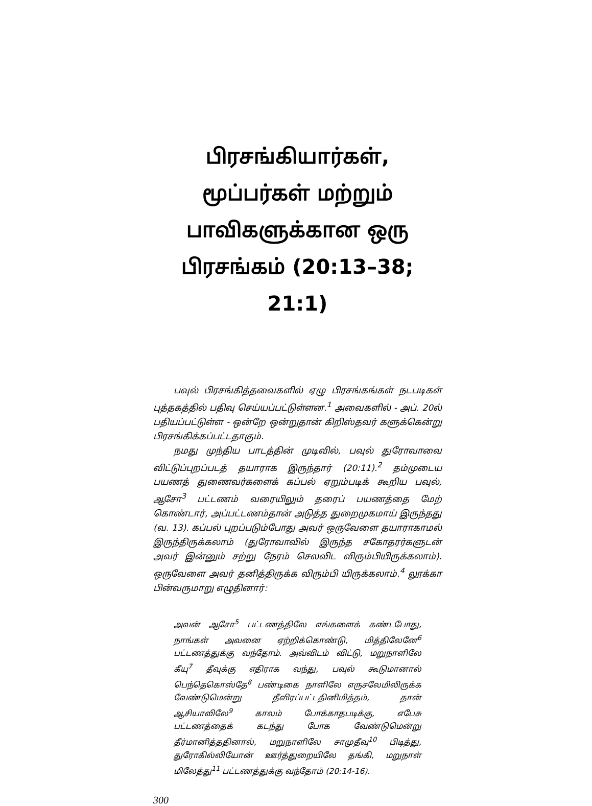பிரசங்கியார்கள், மூப்பர்கள் மற்றும் பாவிகளுக்கான ஒரு பிரசங்கம் (20:13–38; 21:1)
பவுல் பிரசங்கித்தவைகளில் ஏழு பிரசங்கங்கள் நடபடிகள் புத்தகத்தில் பதிவு செய்யப்பட்டுள்ளன.<sup>1</sup> அவைகளில் - அப். 20ல் பதியப்பட்டுள்ள - ஒன்றே ஒன்றுதான் கிறிஸ்தவர் களுக்கென்று பிரசங்கிக்கப்பட்டதாகும்.
நமது முந்திய பாடத்தின் முடிவில், பவுல் துரோவாவை விட்டுப்புறப்படத் தயாராக இருந்தார் (20:11).<sup>2</sup> தம்முடைய பயணத் துணைவர்களைக் கப்பல் ஏறும்படிக் கூறிய பவுல், ஆசோ<sup>3</sup> பட்டணம் வரையிலும் தரைப் பயணத்தை மேற் கொண்டார், அப்பட்டணம்தான் அடுத்த துறைமுகமாய் இருந்தது (வ. 13). கப்பல் புறப்படும்போது அவர் ஒருவேளை தயாராகாமல் இருந்திருக்கலாம் (துரோவாவில் இருந்த சகோதரர்களுடன் அவர் இன்னும் சற்று நேரம் செலவிட விரும்பியிருக்கலாம்). ஒருவேளை அவர் தனித்திருக்க விரும்பி யிருக்கலாம்.<sup>4</sup> லூக்கா பின்வருமாறு எழுதினார்:
அவன் ஆசோ<sup>5</sup> பட்டணத்திலே எங்களைக் கண்டபோது, நாங்கள் அவனை ஏற்றிக்கொண்டு, மித்திலேனே<sup>6</sup> பட்டணத்துக்கு வந்தோம். அவ்விடம் விட்டு, மறுநாளிலே கீயு<sup>7</sup> தீவுக்கு எதிராக வந்து, பவுல் கூடுமானால் பெந்தெகொஸ்தே<sup>8</sup> பண்டிகை நாளிலே எருசலேமிலிருக்க வேண்டுமென்று தீவிரப்பட்டதினிமித்தம், தான் ஆசியாவிலே<sup>9</sup> காலம் போக்காதபடிக்கு, எபேசு பட்டணத்தைக் கடந்து போக வேண்டுமென்று தீர்மானித்ததினால், மறுநாளிலே சாமுதீவு<sup>10</sup> பிடித்து, துரோகில்லியோன் ஊர்த்துறையிலே தங்கி, மறுநாள் மிலேத்து<sup>11</sup> பட்டணத்துக்கு வந்தோம் (20:14-16).
300